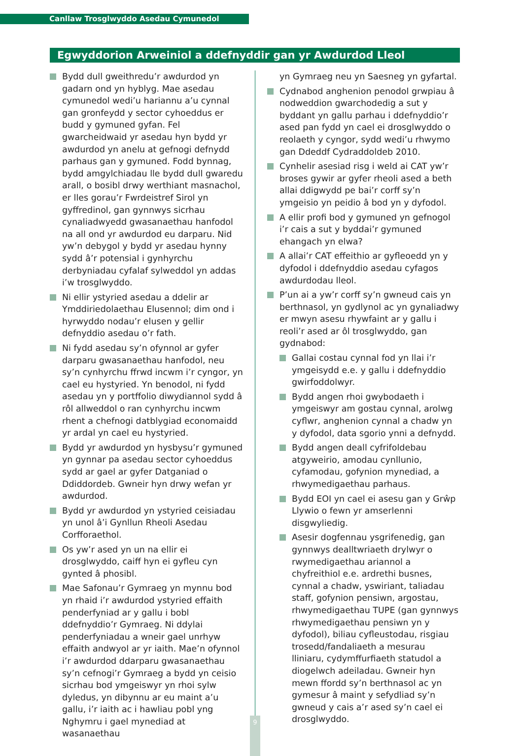Canllaw Trosglwyddo Asedau Cymunedol
Egwyddorion Arweiniol a ddefnyddir gan yr Awdurdod Lleol
Bydd dull gweithredu’r awdurdod yn gadarn ond yn hyblyg. Mae asedau cymunedol wedi’u hariannu a’u cynnal gan gronfeydd y sector cyhoeddus er budd y gymuned gyfan. Fel gwarcheidwaid yr asedau hyn bydd yr awdurdod yn anelu at gefnogi defnydd parhaus gan y gymuned. Fodd bynnag, bydd amgylchiadau lle bydd dull gwaredu arall, o bosibl drwy werthiant masnachol, er lles gorau’r Fwrdeistref Sirol yn gyffredinol, gan gynnwys sicrhau cynaliadwyedd gwasanaethau hanfodol na all ond yr awdurdod eu darparu. Nid yw’n debygol y bydd yr asedau hynny sydd â’r potensial i gynhyrchu derbyniadau cyfalaf sylweddol yn addas i’w trosglwyddo.
Ni ellir ystyried asedau a ddelir ar Ymddiriedolaethau Elusennol; dim ond i hyrwyddo nodau’r elusen y gellir defnyddio asedau o’r fath.
Ni fydd asedau sy’n ofynnol ar gyfer darparu gwasanaethau hanfodol, neu sy’n cynhyrchu ffrwd incwm i’r cyngor, yn cael eu hystyried. Yn benodol, ni fydd asedau yn y portffolio diwydiannol sydd â rôl allweddol o ran cynhyrchu incwm rhent a chefnogi datblygiad economaidd yr ardal yn cael eu hystyried.
Bydd yr awdurdod yn hysbysu’r gymuned yn gynnar pa asedau sector cyhoeddus sydd ar gael ar gyfer Datganiad o Ddiddordeb. Gwneir hyn drwy wefan yr awdurdod.
Bydd yr awdurdod yn ystyried ceisiadau yn unol â’i Gynllun Rheoli Asedau Corfforaethol.
Os yw’r ased yn un na ellir ei drosglwyddo, caiff hyn ei gyfleu cyn gynted â phosibl.
Mae Safonau’r Gymraeg yn mynnu bod yn rhaid i’r awdurdod ystyried effaith penderfyniad ar y gallu i bobl ddefnyddio’r Gymraeg. Ni ddylai penderfyniadau a wneir gael unrhyw effaith andwyol ar yr iaith. Mae’n ofynnol i’r awdurdod ddarparu gwasanaethau sy’n cefnogi’r Gymraeg a bydd yn ceisio sicrhau bod ymgeiswyr yn rhoi sylw dyledus, yn dibynnu ar eu maint a’u gallu, i’r iaith ac i hawliau pobl yng Nghymru i gael mynediad at wasanaethau
yn Gymraeg neu yn Saesneg yn gyfartal.
Cydnabod anghenion penodol grwpiau â nodweddion gwarchodedig a sut y byddant yn gallu parhau i ddefnyddio’r ased pan fydd yn cael ei drosglwyddo o reolaeth y cyngor, sydd wedi’u rhwymo gan Ddeddf Cydraddoldeb 2010.
Cynhelir asesiad risg i weld ai CAT yw’r broses gywir ar gyfer rheoli ased a beth allai ddigwydd pe bai’r corff sy’n ymgeisio yn peidio â bod yn y dyfodol.
A ellir profi bod y gymuned yn gefnogol i’r cais a sut y byddai’r gymuned ehangach yn elwa?
A allai’r CAT effeithio ar gyfleoedd yn y dyfodol i ddefnyddio asedau cyfagos awdurdodau lleol.
P’un ai a yw’r corff sy’n gwneud cais yn berthnasol, yn gydlynol ac yn gynaliadwy er mwyn asesu rhywfaint ar y gallu i reoli’r ased ar ôl trosglwyddo, gan gydnabod:
Gallai costau cynnal fod yn llai i’r ymgeisydd e.e. y gallu i ddefnyddio gwirfoddolwyr.
Bydd angen rhoi gwybodaeth i ymgeiswyr am gostau cynnal, arolwg cyflwr, anghenion cynnal a chadw yn y dyfodol, data sgorio ynni a defnydd.
Bydd angen deall cyfrifoldebau atgyweirio, amodau cynllunio, cyfamodau, gofynion mynediad, a rhwymedigaethau parhaus.
Bydd EOI yn cael ei asesu gan y Grŵp Llywio o fewn yr amserlenni disgwyliedig.
Asesir dogfennau ysgrifenedig, gan gynnwys dealltwriaeth drylwyr o rwymedigaethau ariannol a chyfreithiol e.e. ardrethi busnes, cynnal a chadw, yswiriant, taliadau staff, gofynion pensiwn, argostau, rhwymedigaethau TUPE (gan gynnwys rhwymedigaethau pensiwn yn y dyfodol), biliau cyfleustodau, risgiau trosedd/fandaliaeth a mesurau lliniaru, cydymffurfiaeth statudol a diogelwch adeiladau. Gwneir hyn mewn ffordd sy’n berthnasol ac yn gymesur â maint y sefydliad sy’n gwneud y cais a’r ased sy’n cael ei drosglwyddo.
9